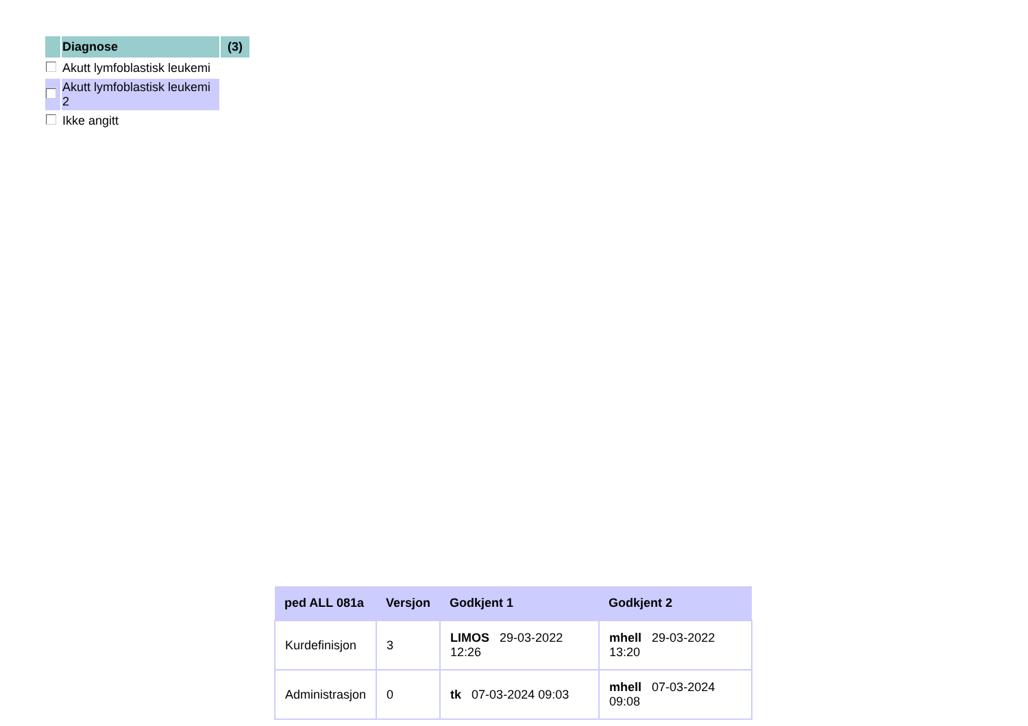| | Diagnose | (3) |
| | Akutt lymfoblastisk leukemi | |
| | Akutt lymfoblastisk leukemi 2 | |
| | Ikke angitt | |
| ped ALL 081a | Versjon | Godkjent 1 | Godkjent 2 |
| --- | --- | --- | --- |
| Kurdefinisjon | 3 | LIMOS 29-03-2022 12:26 | mhell 29-03-2022 13:20 |
| Administrasjon | 0 | tk 07-03-2024 09:03 | mhell 07-03-2024 09:08 |